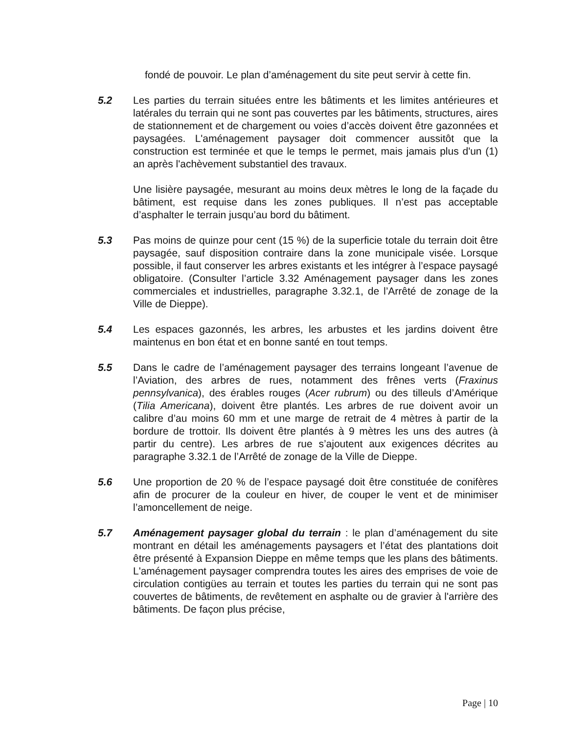fondé de pouvoir. Le plan d’aménagement du site peut servir à cette fin.
5.2 Les parties du terrain situées entre les bâtiments et les limites antérieures et latérales du terrain qui ne sont pas couvertes par les bâtiments, structures, aires de stationnement et de chargement ou voies d’accès doivent être gazonnées et paysagées. L'aménagement paysager doit commencer aussitôt que la construction est terminée et que le temps le permet, mais jamais plus d'un (1) an après l'achèvement substantiel des travaux.
Une lisière paysagée, mesurant au moins deux mètres le long de la façade du bâtiment, est requise dans les zones publiques. Il n’est pas acceptable d’asphalter le terrain jusqu’au bord du bâtiment.
5.3 Pas moins de quinze pour cent (15 %) de la superficie totale du terrain doit être paysagée, sauf disposition contraire dans la zone municipale visée. Lorsque possible, il faut conserver les arbres existants et les intégrer à l’espace paysagé obligatoire. (Consulter l’article 3.32 Aménagement paysager dans les zones commerciales et industrielles, paragraphe 3.32.1, de l’Arrêté de zonage de la Ville de Dieppe).
5.4 Les espaces gazonnés, les arbres, les arbustes et les jardins doivent être maintenus en bon état et en bonne santé en tout temps.
5.5 Dans le cadre de l’aménagement paysager des terrains longeant l’avenue de l’Aviation, des arbres de rues, notamment des frênes verts (Fraxinus pennsylvanica), des érables rouges (Acer rubrum) ou des tilleuls d’Amérique (Tilia Americana), doivent être plantés. Les arbres de rue doivent avoir un calibre d’au moins 60 mm et une marge de retrait de 4 mètres à partir de la bordure de trottoir. Ils doivent être plantés à 9 mètres les uns des autres (à partir du centre). Les arbres de rue s’ajoutent aux exigences décrites au paragraphe 3.32.1 de l’Arrêté de zonage de la Ville de Dieppe.
5.6 Une proportion de 20 % de l’espace paysagé doit être constituée de conifères afin de procurer de la couleur en hiver, de couper le vent et de minimiser l’amoncellement de neige.
5.7 Aménagement paysager global du terrain : le plan d’aménagement du site montrant en détail les aménagements paysagers et l’état des plantations doit être présenté à Expansion Dieppe en même temps que les plans des bâtiments. L'aménagement paysager comprendra toutes les aires des emprises de voie de circulation contigües au terrain et toutes les parties du terrain qui ne sont pas couvertes de bâtiments, de revêtement en asphalte ou de gravier à l'arrière des bâtiments. De façon plus précise,
Page | 10